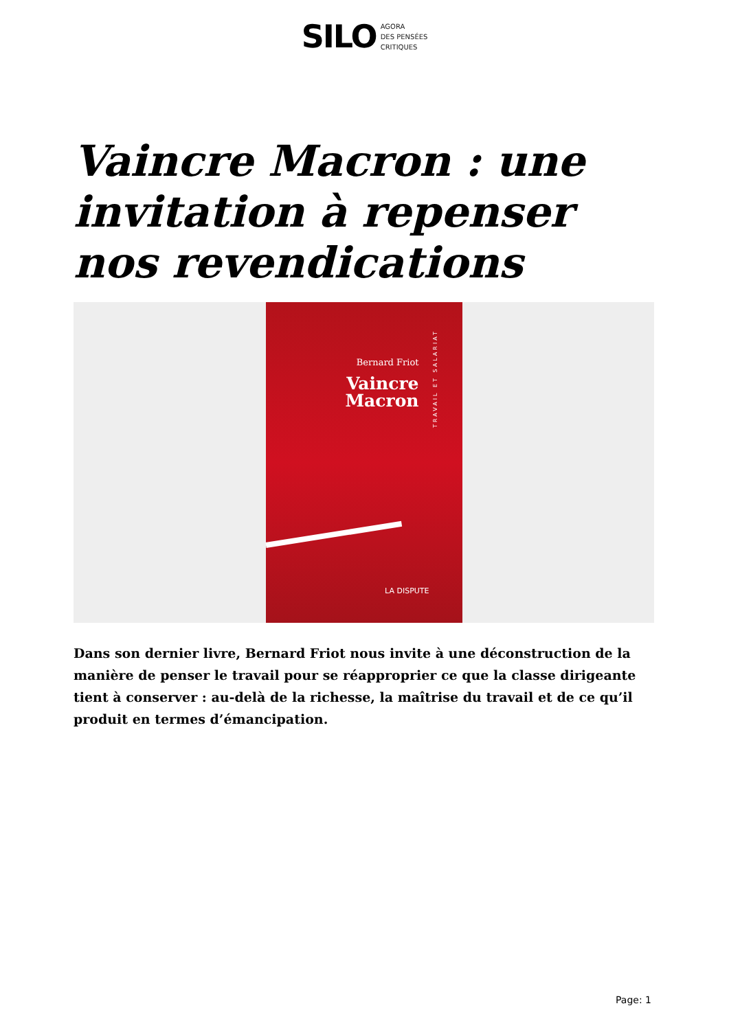SILO AGORA
DES PENSÉES
CRITIQUES
Vaincre Macron : une invitation à repenser nos revendications
Bernard Friot
Vaincre
Macron
TRAVAIL ET SALARIAT
LA DISPUTE
Dans son dernier livre, Bernard Friot nous invite à une déconstruction de la manière de penser le travail pour se réapproprier ce que la classe dirigeante tient à conserver : au-delà de la richesse, la maîtrise du travail et de ce qu’il produit en termes d’émancipation.
Page: 1